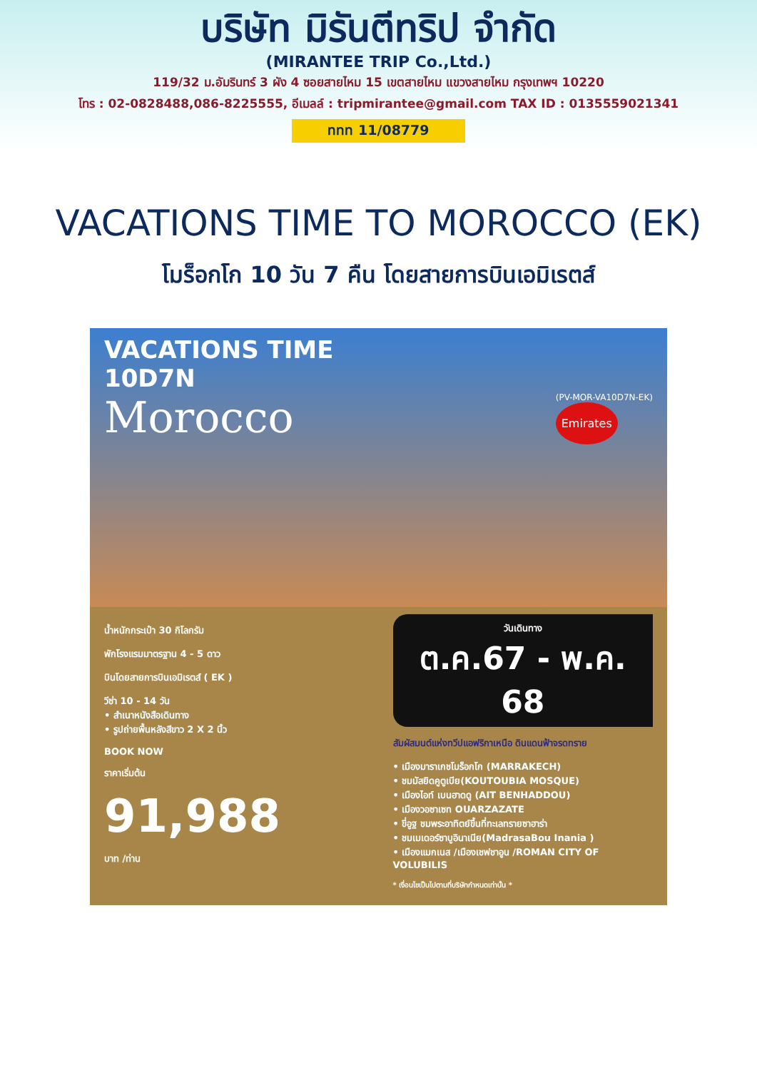บริษัท มิรันตีทริป จำกัด
(MIRANTEE TRIP Co.,Ltd.)
119/32 ม.อัมรินทร์ 3 ผัง 4 ซอยสายไหม 15 เขตสายไหม แขวงสายไหม กรุงเทพฯ 10220
โทร : 02-0828488,086-8225555, อีเมลล์ : tripmirantee@gmail.com TAX ID : 0135559021341
ททท 11/08779
VACATIONS TIME TO MOROCCO (EK)
โมร็อกโก 10 วัน 7 คืน โดยสายการบินเอมิเรตส์
VACATIONS TIME
10D7N
Morocco
(PV-MOR-VA10D7N-EK)
Emirates
น้ำหนักกระเป๋า 30 กิโลกรัม
พักโรงแรมมาตรฐาน 4 - 5 ดาว
บินโดยสายการบินเอมิเรตส์ ( EK )
วีซ่า 10 - 14 วัน
• สำเนาหนังสือเดินทาง
• รูปถ่ายพื้นหลังสีขาว 2 X 2 นิ้ว
BOOK NOW
ราคาเริ่มต้น
91,988
บาท /ท่าน
วันเดินทาง
ต.ค.67 - พ.ค. 68
สัมผัสมนต์แห่งทวีปแอฟริกาเหนือ ดินแดนฟ้าจรดทราย
• เมืองมาราเกชโมร็อกโก (MARRAKECH)
• ชมมัสยิดคูตูเบีย(KOUTOUBIA MOSQUE)
• เมืองไอท์ เบนฮาดดู (AIT BENHADDOU)
• เมืองวอซาเซท OUARZAZATE
• ขี่อูฐ ชมพระอาทิตย์ขึ้นที่ทะเลทรายซาฮาร่า
• ชมเมเดอร์ซาบูอินาเนีย(MadrasaBou Inania )
• เมืองแมกเนส /เมืองเชฟชาอูน /ROMAN CITY OF VOLUBILIS
* เงื่อนไขเป็นไปตามที่บริษัทกำหนดเท่านั้น *